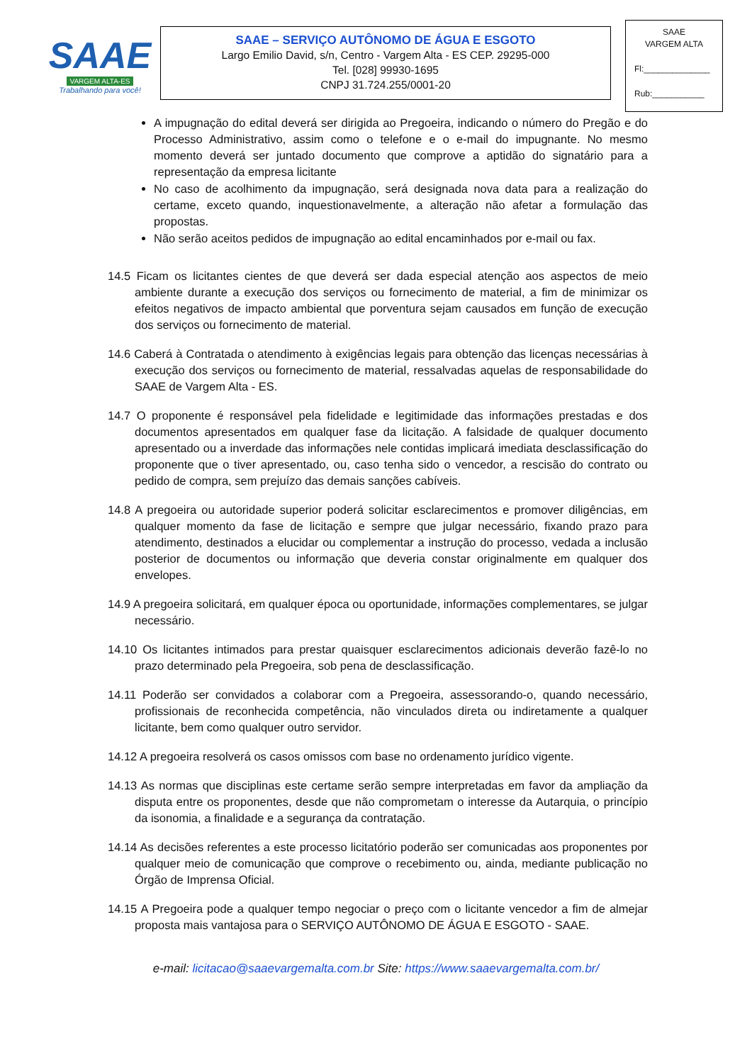SAAE
VARGEM ALTA-ES
Trabalhando para você!
SAAE – SERVIÇO AUTÔNOMO DE ÁGUA E ESGOTO
Largo Emilio David, s/n, Centro - Vargem Alta - ES CEP. 29295-000
Tel. [028] 99930-1695
CNPJ 31.724.255/0001-20
SAAE
VARGEM ALTA
Fl:______________
Rub:___________
A impugnação do edital deverá ser dirigida ao Pregoeira, indicando o número do Pregão e do Processo Administrativo, assim como o telefone e o e-mail do impugnante. No mesmo momento deverá ser juntado documento que comprove a aptidão do signatário para a representação da empresa licitante
No caso de acolhimento da impugnação, será designada nova data para a realização do certame, exceto quando, inquestionavelmente, a alteração não afetar a formulação das propostas.
Não serão aceitos pedidos de impugnação ao edital encaminhados por e-mail ou fax.
14.5 Ficam os licitantes cientes de que deverá ser dada especial atenção aos aspectos de meio ambiente durante a execução dos serviços ou fornecimento de material, a fim de minimizar os efeitos negativos de impacto ambiental que porventura sejam causados em função de execução dos serviços ou fornecimento de material.
14.6 Caberá à Contratada o atendimento à exigências legais para obtenção das licenças necessárias à execução dos serviços ou fornecimento de material, ressalvadas aquelas de responsabilidade do SAAE de Vargem Alta - ES.
14.7 O proponente é responsável pela fidelidade e legitimidade das informações prestadas e dos documentos apresentados em qualquer fase da licitação. A falsidade de qualquer documento apresentado ou a inverdade das informações nele contidas implicará imediata desclassificação do proponente que o tiver apresentado, ou, caso tenha sido o vencedor, a rescisão do contrato ou pedido de compra, sem prejuízo das demais sanções cabíveis.
14.8 A pregoeira ou autoridade superior poderá solicitar esclarecimentos e promover diligências, em qualquer momento da fase de licitação e sempre que julgar necessário, fixando prazo para atendimento, destinados a elucidar ou complementar a instrução do processo, vedada a inclusão posterior de documentos ou informação que deveria constar originalmente em qualquer dos envelopes.
14.9 A pregoeira solicitará, em qualquer época ou oportunidade, informações complementares, se julgar necessário.
14.10 Os licitantes intimados para prestar quaisquer esclarecimentos adicionais deverão fazê-lo no prazo determinado pela Pregoeira, sob pena de desclassificação.
14.11 Poderão ser convidados a colaborar com a Pregoeira, assessorando-o, quando necessário, profissionais de reconhecida competência, não vinculados direta ou indiretamente a qualquer licitante, bem como qualquer outro servidor.
14.12 A pregoeira resolverá os casos omissos com base no ordenamento jurídico vigente.
14.13 As normas que disciplinas este certame serão sempre interpretadas em favor da ampliação da disputa entre os proponentes, desde que não comprometam o interesse da Autarquia, o princípio da isonomia, a finalidade e a segurança da contratação.
14.14 As decisões referentes a este processo licitatório poderão ser comunicadas aos proponentes por qualquer meio de comunicação que comprove o recebimento ou, ainda, mediante publicação no Órgão de Imprensa Oficial.
14.15 A Pregoeira pode a qualquer tempo negociar o preço com o licitante vencedor a fim de almejar proposta mais vantajosa para o SERVIÇO AUTÔNOMO DE ÁGUA E ESGOTO - SAAE.
e-mail: licitacao@saaevargemalta.com.br Site: https://www.saaevargemalta.com.br/